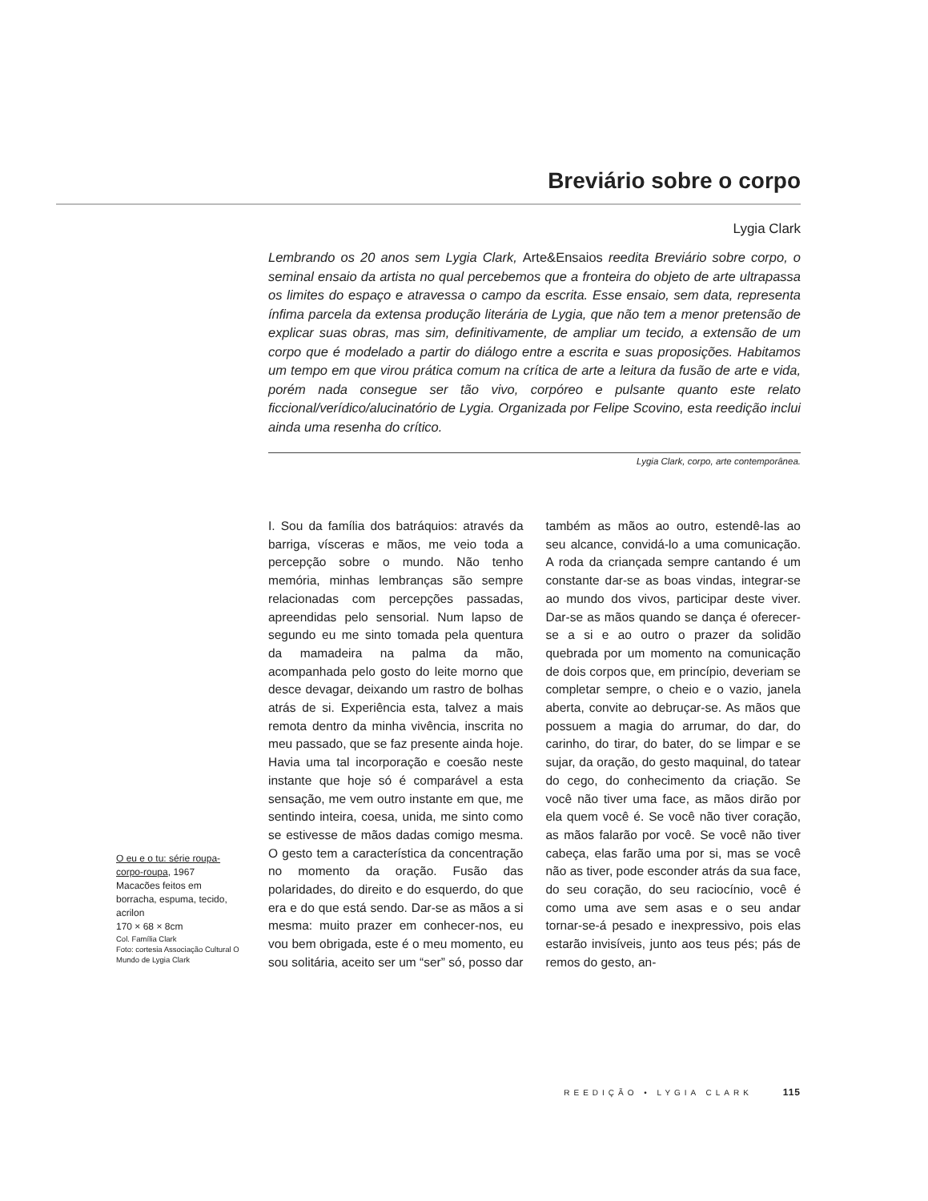Breviário sobre o corpo
Lygia Clark
Lembrando os 20 anos sem Lygia Clark, Arte&Ensaios reedita Breviário sobre corpo, o seminal ensaio da artista no qual percebemos que a fronteira do objeto de arte ultrapassa os limites do espaço e atravessa o campo da escrita. Esse ensaio, sem data, representa ínfima parcela da extensa produção literária de Lygia, que não tem a menor pretensão de explicar suas obras, mas sim, definitivamente, de ampliar um tecido, a extensão de um corpo que é modelado a partir do diálogo entre a escrita e suas proposições. Habitamos um tempo em que virou prática comum na crítica de arte a leitura da fusão de arte e vida, porém nada consegue ser tão vivo, corpóreo e pulsante quanto este relato ficcional/verídico/alucinatório de Lygia. Organizada por Felipe Scovino, esta reedição inclui ainda uma resenha do crítico.
Lygia Clark, corpo, arte contemporânea.
O eu e o tu: série roupa-corpo-roupa, 1967
Macacões feitos em borracha, espuma, tecido, acrilon
170 × 68 × 8cm
Col. Família Clark
Foto: cortesia Associação Cultural O Mundo de Lygia Clark
I. Sou da família dos batráquios: através da barriga, vísceras e mãos, me veio toda a percepção sobre o mundo. Não tenho memória, minhas lembranças são sempre relacionadas com percepções passadas, apreendidas pelo sensorial. Num lapso de segundo eu me sinto tomada pela quentura da mamadeira na palma da mão, acompanhada pelo gosto do leite morno que desce devagar, deixando um rastro de bolhas atrás de si. Experiência esta, talvez a mais remota dentro da minha vivência, inscrita no meu passado, que se faz presente ainda hoje. Havia uma tal incorporação e coesão neste instante que hoje só é comparável a esta sensação, me vem outro instante em que, me sentindo inteira, coesa, unida, me sinto como se estivesse de mãos dadas comigo mesma. O gesto tem a característica da concentração no momento da oração. Fusão das polaridades, do direito e do esquerdo, do que era e do que está sendo. Dar-se as mãos a si mesma: muito prazer em conhecer-nos, eu vou bem obrigada, este é o meu momento, eu sou solitária, aceito ser um “ser” só, posso dar também as mãos ao outro, estendê-las ao seu alcance, convidá-lo a uma comunicação. A roda da criançada sempre cantando é um constante dar-se as boas vindas, integrar-se ao mundo dos vivos, participar deste viver. Dar-se as mãos quando se dança é oferecer-se a si e ao outro o prazer da solidão quebrada por um momento na comunicação de dois corpos que, em princípio, deveriam se completar sempre, o cheio e o vazio, janela aberta, convite ao debruçar-se. As mãos que possuem a magia do arrumar, do dar, do carinho, do tirar, do bater, do se limpar e se sujar, da oração, do gesto maquinal, do tatear do cego, do conhecimento da criação. Se você não tiver uma face, as mãos dirão por ela quem você é. Se você não tiver coração, as mãos falarão por você. Se você não tiver cabeça, elas farão uma por si, mas se você não as tiver, pode esconder atrás da sua face, do seu coração, do seu raciocínio, você é como uma ave sem asas e o seu andar tornar-se-á pesado e inexpressivo, pois elas estarão invisíveis, junto aos teus pés; pás de remos do gesto, an-
REEDIÇÃO • LYGIA CLARK 115